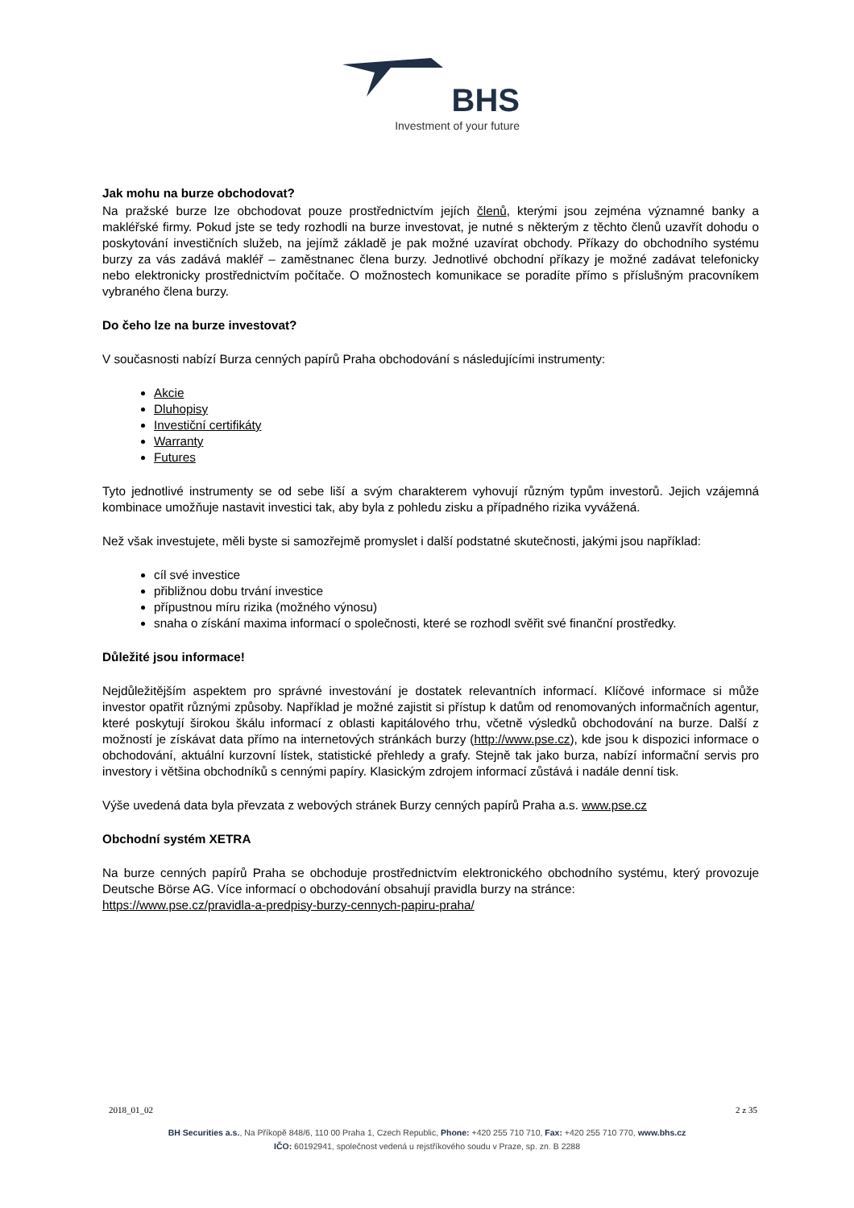BHS
Investment of your future
Jak mohu na burze obchodovat?
Na pražské burze lze obchodovat pouze prostřednictvím jejích členů, kterými jsou zejména významné banky a makléřské firmy. Pokud jste se tedy rozhodli na burze investovat, je nutné s některým z těchto členů uzavřít dohodu o poskytování investičních služeb, na jejímž základě je pak možné uzavírat obchody. Příkazy do obchodního systému burzy za vás zadává makléř – zaměstnanec člena burzy. Jednotlivé obchodní příkazy je možné zadávat telefonicky nebo elektronicky prostřednictvím počítače. O možnostech komunikace se poradíte přímo s příslušným pracovníkem vybraného člena burzy.
Do čeho lze na burze investovat?
V současnosti nabízí Burza cenných papírů Praha obchodování s následujícími instrumenty:
Akcie
Dluhopisy
Investiční certifikáty
Warranty
Futures
Tyto jednotlivé instrumenty se od sebe liší a svým charakterem vyhovují různým typům investorů. Jejich vzájemná kombinace umožňuje nastavit investici tak, aby byla z pohledu zisku a případného rizika vyvážená.
Než však investujete, měli byste si samozřejmě promyslet i další podstatné skutečnosti, jakými jsou například:
cíl své investice
přibližnou dobu trvání investice
přípustnou míru rizika (možného výnosu)
snaha o získání maxima informací o společnosti, které se rozhodl svěřit své finanční prostředky.
Důležité jsou informace!
Nejdůležitějším aspektem pro správné investování je dostatek relevantních informací. Klíčové informace si může investor opatřit různými způsoby. Například je možné zajistit si přístup k datům od renomovaných informačních agentur, které poskytují širokou škálu informací z oblasti kapitálového trhu, včetně výsledků obchodování na burze. Další z možností je získávat data přímo na internetových stránkách burzy (http://www.pse.cz), kde jsou k dispozici informace o obchodování, aktuální kurzovní lístek, statistické přehledy a grafy. Stejně tak jako burza, nabízí informační servis pro investory i většina obchodníků s cennými papíry. Klasickým zdrojem informací zůstává i nadále denní tisk.
Výše uvedená data byla převzata z webových stránek Burzy cenných papírů Praha a.s. www.pse.cz
Obchodní systém XETRA
Na burze cenných papírů Praha se obchoduje prostřednictvím elektronického obchodního systému, který provozuje Deutsche Börse AG. Více informací o obchodování obsahují pravidla burzy na stránce:
https://www.pse.cz/pravidla-a-predpisy-burzy-cennych-papiru-praha/
2018_01_02 2 z 35
BH Securities a.s., Na Příkopě 848/6, 110 00 Praha 1, Czech Republic, Phone: +420 255 710 710, Fax: +420 255 710 770, www.bhs.cz
IČO: 60192941, společnost vedená u rejstříkového soudu v Praze, sp. zn. B 2288